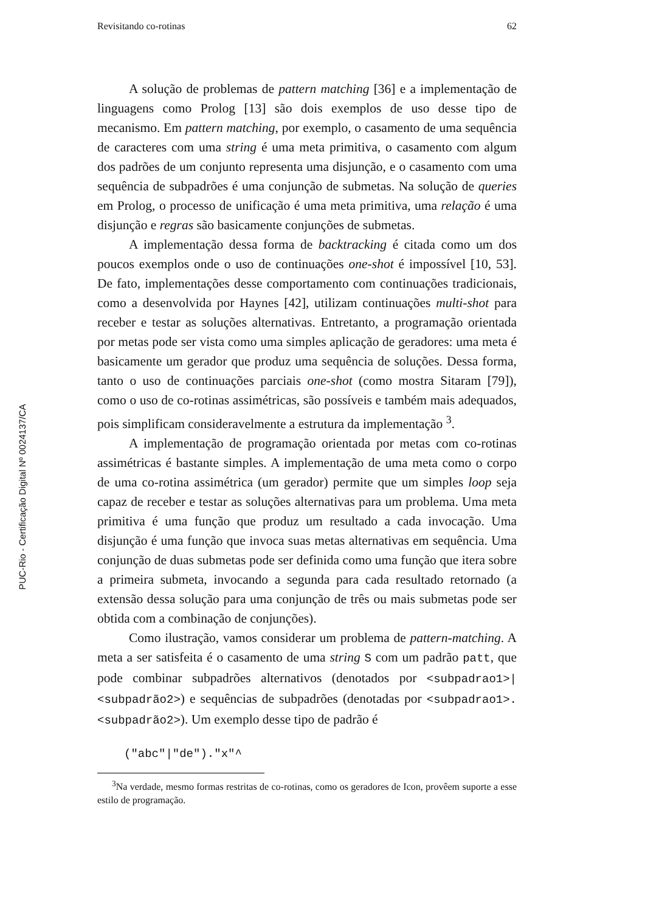PUC-Rio - Certificação Digital Nº 0024137/CA
Revisitando co-rotinas 62
A solução de problemas de pattern matching [36] e a implementação de linguagens como Prolog [13] são dois exemplos de uso desse tipo de mecanismo. Em pattern matching, por exemplo, o casamento de uma sequência de caracteres com uma string é uma meta primitiva, o casamento com algum dos padrões de um conjunto representa uma disjunção, e o casamento com uma sequência de subpadrões é uma conjunção de submetas. Na solução de queries em Prolog, o processo de unificação é uma meta primitiva, uma relação é uma disjunção e regras são basicamente conjunções de submetas.
A implementação dessa forma de backtracking é citada como um dos poucos exemplos onde o uso de continuações one-shot é impossível [10, 53]. De fato, implementações desse comportamento com continuações tradicionais, como a desenvolvida por Haynes [42], utilizam continuações multi-shot para receber e testar as soluções alternativas. Entretanto, a programação orientada por metas pode ser vista como uma simples aplicação de geradores: uma meta é basicamente um gerador que produz uma sequência de soluções. Dessa forma, tanto o uso de continuações parciais one-shot (como mostra Sitaram [79]), como o uso de co-rotinas assimétricas, são possíveis e também mais adequados, pois simplificam consideravelmente a estrutura da implementação <sup>3</sup>.
A implementação de programação orientada por metas com co-rotinas assimétricas é bastante simples. A implementação de uma meta como o corpo de uma co-rotina assimétrica (um gerador) permite que um simples loop seja capaz de receber e testar as soluções alternativas para um problema. Uma meta primitiva é uma função que produz um resultado a cada invocação. Uma disjunção é uma função que invoca suas metas alternativas em sequência. Uma conjunção de duas submetas pode ser definida como uma função que itera sobre a primeira submeta, invocando a segunda para cada resultado retornado (a extensão dessa solução para uma conjunção de três ou mais submetas pode ser obtida com a combinação de conjunções).
Como ilustração, vamos considerar um problema de pattern-matching. A meta a ser satisfeita é o casamento de uma string S com um padrão patt, que pode combinar subpadrões alternativos (denotados por <subpadrao1>|<subpadrão2>) e sequências de subpadrões (denotadas por <subpadrao1>.<subpadrão2>). Um exemplo desse tipo de padrão é
("abc"|"de")."x"^
<sup>3</sup> Na verdade, mesmo formas restritas de co-rotinas, como os geradores de Icon, provêem suporte a esse estilo de programação.